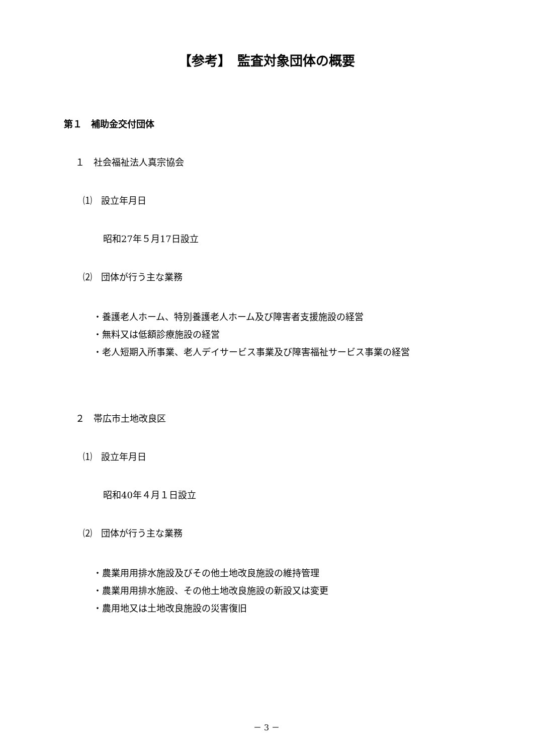【参考】　監査対象団体の概要
第１　補助金交付団体
１　社会福祉法人真宗協会
⑴　設立年月日
昭和27年５月17日設立
⑵　団体が行う主な業務
・養護老人ホーム、特別養護老人ホーム及び障害者支援施設の経営
・無料又は低額診療施設の経営
・老人短期入所事業、老人デイサービス事業及び障害福祉サービス事業の経営
２　帯広市土地改良区
⑴　設立年月日
昭和40年４月１日設立
⑵　団体が行う主な業務
・農業用用排水施設及びその他土地改良施設の維持管理
・農業用用排水施設、その他土地改良施設の新設又は変更
・農用地又は土地改良施設の災害復旧
－ 3 －